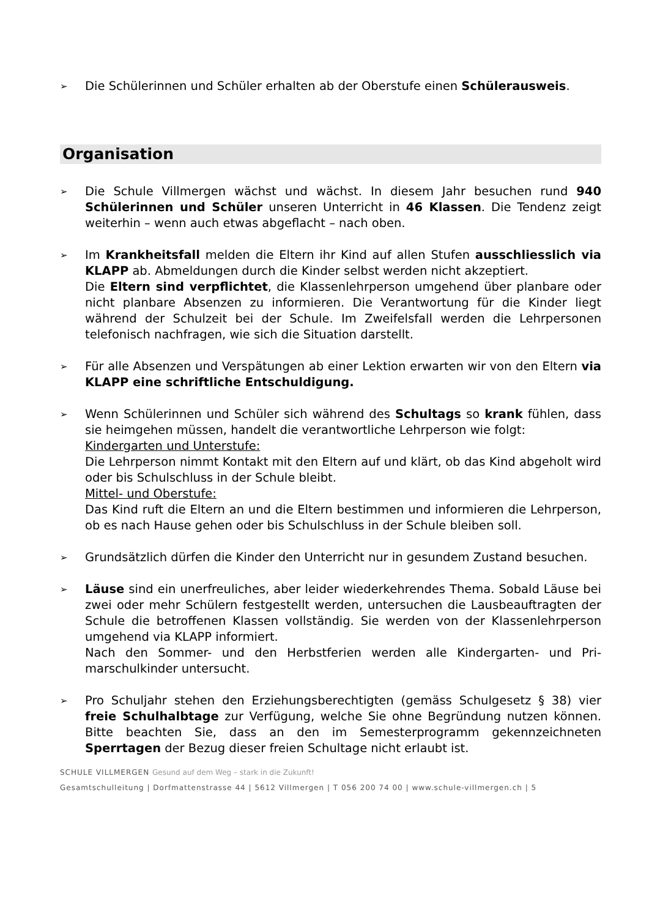➢
Die Schülerinnen und Schüler erhalten ab der Oberstufe einen Schüleraus­weis.
Organisation
➢
Die Schule Villmergen wächst und wächst. In diesem Jahr besuchen rund 940 Schülerinnen und Schüler unseren Unterricht in 46 Klassen. Die Tendenz zeigt weiterhin – wenn auch etwas abgeflacht – nach oben.
➢
Im Krankheitsfall melden die Eltern ihr Kind auf allen Stufen ausschliess­lich via KLAPP ab. Abmeldungen durch die Kinder selbst werden nicht ak­zeptiert.
Die Eltern sind verpflichtet, die Klassenlehrperson umgehend über planbare oder nicht planbare Absenzen zu informieren. Die Verantwortung für die Kin­der liegt während der Schulzeit bei der Schule. Im Zweifelsfall werden die Lehrpersonen telefonisch nachfragen, wie sich die Situation darstellt.
➢
Für alle Absenzen und Verspätungen ab einer Lektion erwarten wir von den Eltern via KLAPP eine schriftliche Entschuldigung.
➢
Wenn Schülerinnen und Schüler sich während des Schultags so krank füh­len, dass sie heimgehen müssen, handelt die verantwortliche Lehrperson wie folgt:
Kindergarten und Unterstufe:
Die Lehrperson nimmt Kontakt mit den Eltern auf und klärt, ob das Kind ab­geholt wird oder bis Schulschluss in der Schule bleibt.
Mittel- und Oberstufe:
Das Kind ruft die Eltern an und die Eltern bestimmen und informieren die Lehrperson, ob es nach Hause gehen oder bis Schulschluss in der Schule blei­ben soll.
➢
Grundsätzlich dürfen die Kinder den Unterricht nur in gesundem Zustand be­suchen.
➢
Läuse sind ein unerfreuliches, aber leider wiederkehrendes Thema. Sobald Läuse bei zwei oder mehr Schülern festgestellt werden, untersuchen die Laus­beauftragten der Schule die betroffenen Klassen vollständig. Sie werden von der Klassenlehrperson umgehend via KLAPP informiert.
Nach den Sommer- und den Herbstferien werden alle Kindergarten- und Pri­marschulkinder untersucht.
➢
Pro Schuljahr stehen den Erziehungsberechtigten (gemäss Schulgesetz § 38) vier freie Schulhalbtage zur Verfügung, welche Sie ohne Begründung nutzen können. Bitte beachten Sie, dass an den im Semesterprogramm gekennzeich­neten Sperrtagen der Bezug dieser freien Schultage nicht erlaubt ist.
SCHULE VILLMERGEN Gesund auf dem Weg – stark in die Zukunft!
Gesamtschulleitung | Dorfmattenstrasse 44 | 5612 Villmergen | T 056 200 74 00 | www.schule-villmergen.ch | 5